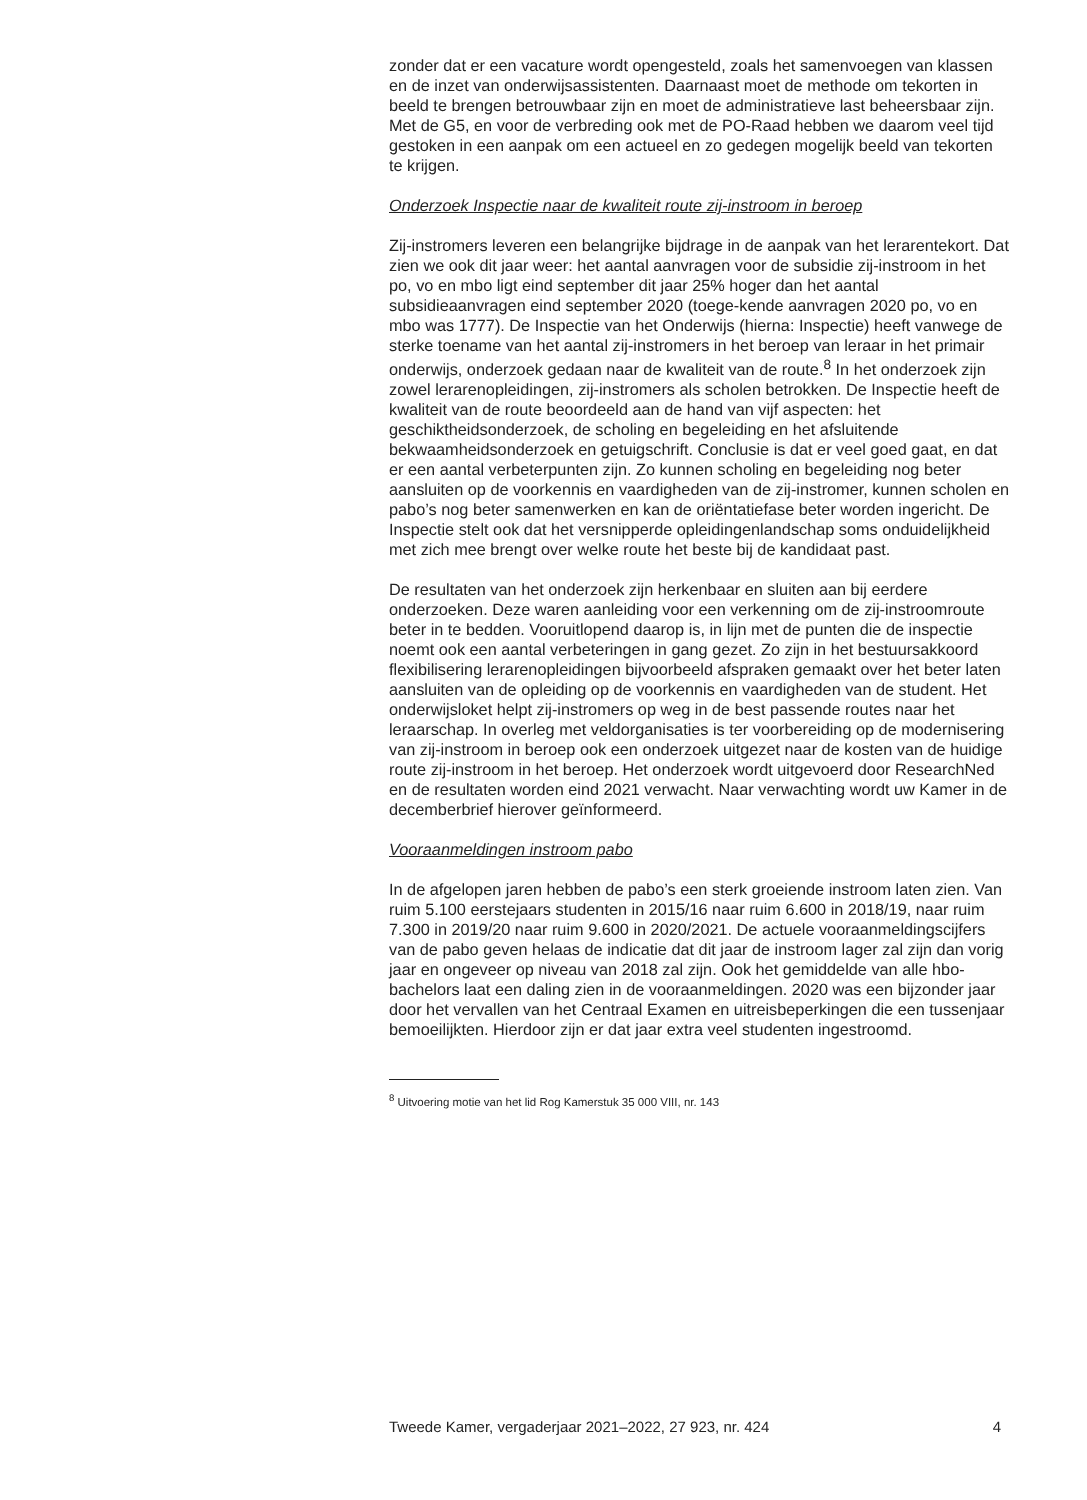zonder dat er een vacature wordt opengesteld, zoals het samenvoegen van klassen en de inzet van onderwijsassistenten. Daarnaast moet de methode om tekorten in beeld te brengen betrouwbaar zijn en moet de administratieve last beheersbaar zijn. Met de G5, en voor de verbreding ook met de PO-Raad hebben we daarom veel tijd gestoken in een aanpak om een actueel en zo gedegen mogelijk beeld van tekorten te krijgen.
Onderzoek Inspectie naar de kwaliteit route zij-instroom in beroep
Zij-instromers leveren een belangrijke bijdrage in de aanpak van het lerarentekort. Dat zien we ook dit jaar weer: het aantal aanvragen voor de subsidie zij-instroom in het po, vo en mbo ligt eind september dit jaar 25% hoger dan het aantal subsidieaanvragen eind september 2020 (toege-kende aanvragen 2020 po, vo en mbo was 1777). De Inspectie van het Onderwijs (hierna: Inspectie) heeft vanwege de sterke toename van het aantal zij-instromers in het beroep van leraar in het primair onderwijs, onderzoek gedaan naar de kwaliteit van de route.<sup>8</sup> In het onderzoek zijn zowel lerarenopleidingen, zij-instromers als scholen betrokken. De Inspectie heeft de kwaliteit van de route beoordeeld aan de hand van vijf aspecten: het geschiktheidsonderzoek, de scholing en begeleiding en het afsluitende bekwaamheidsonderzoek en getuigschrift. Conclusie is dat er veel goed gaat, en dat er een aantal verbeterpunten zijn. Zo kunnen scholing en begeleiding nog beter aansluiten op de voorkennis en vaardigheden van de zij-instromer, kunnen scholen en pabo’s nog beter samenwerken en kan de oriëntatiefase beter worden ingericht. De Inspectie stelt ook dat het versnipperde opleidingenlandschap soms onduidelijkheid met zich mee brengt over welke route het beste bij de kandidaat past.
De resultaten van het onderzoek zijn herkenbaar en sluiten aan bij eerdere onderzoeken. Deze waren aanleiding voor een verkenning om de zij-instroomroute beter in te bedden. Vooruitlopend daarop is, in lijn met de punten die de inspectie noemt ook een aantal verbeteringen in gang gezet. Zo zijn in het bestuursakkoord flexibilisering lerarenopleidingen bijvoorbeeld afspraken gemaakt over het beter laten aansluiten van de opleiding op de voorkennis en vaardigheden van de student. Het onderwijsloket helpt zij-instromers op weg in de best passende routes naar het leraarschap. In overleg met veldorganisaties is ter voorbereiding op de modernisering van zij-instroom in beroep ook een onderzoek uitgezet naar de kosten van de huidige route zij-instroom in het beroep. Het onderzoek wordt uitgevoerd door ResearchNed en de resultaten worden eind 2021 verwacht. Naar verwachting wordt uw Kamer in de decemberbrief hierover geïnformeerd.
Vooraanmeldingen instroom pabo
In de afgelopen jaren hebben de pabo’s een sterk groeiende instroom laten zien. Van ruim 5.100 eerstejaars studenten in 2015/16 naar ruim 6.600 in 2018/19, naar ruim 7.300 in 2019/20 naar ruim 9.600 in 2020/2021. De actuele vooraanmeldingscijfers van de pabo geven helaas de indicatie dat dit jaar de instroom lager zal zijn dan vorig jaar en ongeveer op niveau van 2018 zal zijn. Ook het gemiddelde van alle hbo-bachelors laat een daling zien in de vooraanmeldingen. 2020 was een bijzonder jaar door het vervallen van het Centraal Examen en uitreisbeperkingen die een tussenjaar bemoeilijkten. Hierdoor zijn er dat jaar extra veel studenten ingestroomd.
<sup>8</sup> Uitvoering motie van het lid Rog Kamerstuk 35 000 VIII, nr. 143
Tweede Kamer, vergaderjaar 2021–2022, 27 923, nr. 424 4